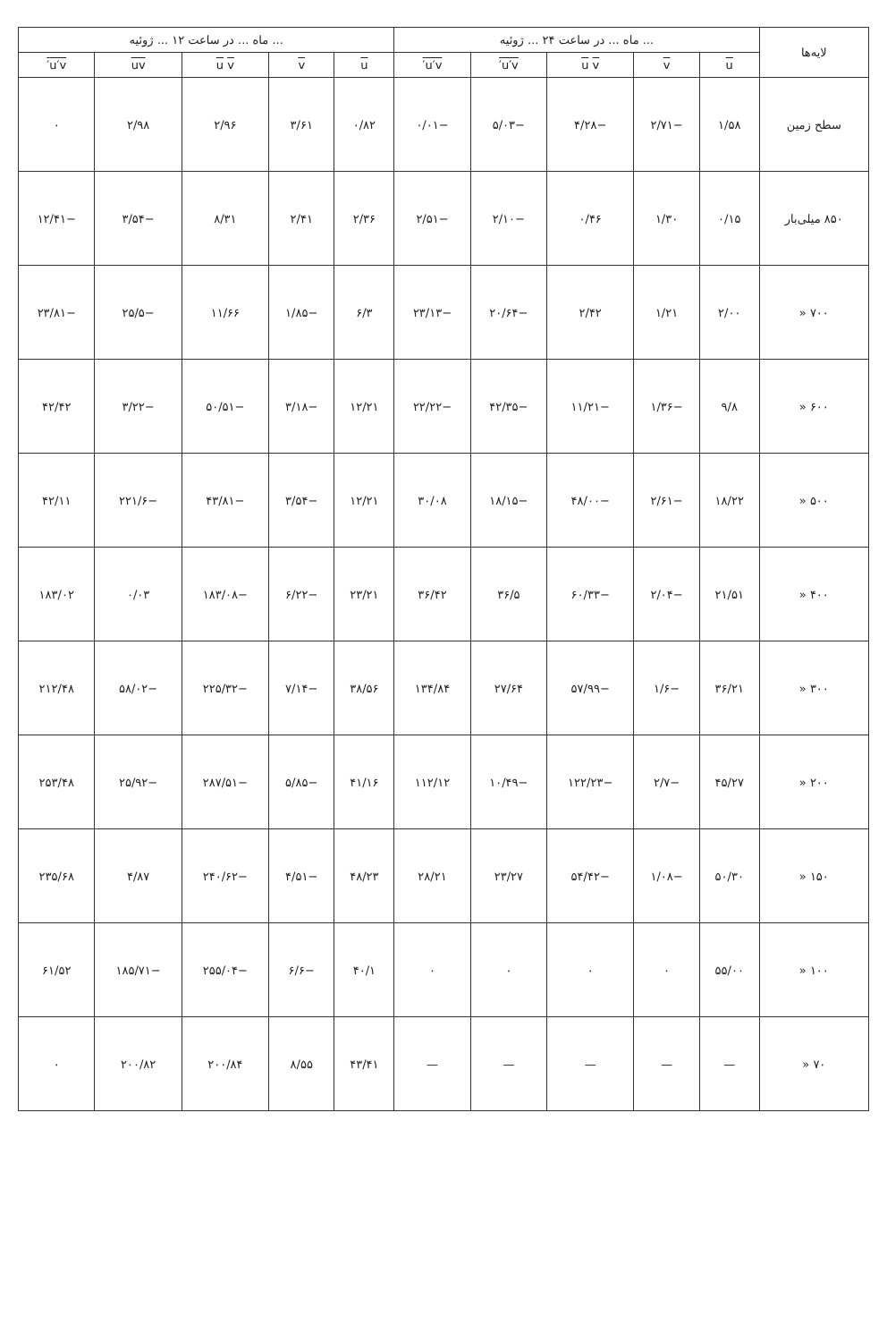| لایه‌ها | ... ماه ... در ساعت ۲۴ ... ژوئیه | | | | | ... ماه ... در ساعت ۱۲ ... ژوئیه | | | | |
| --- | --- | --- | --- | --- | --- | --- | --- | --- | --- | --- |
| | u | v | u v | u′v′ | u′v′ | u | v | u v | uv | u′v′ |
| سطح زمین | ۱/۵۸ | −۲/۷۱ | −۴/۲۸ | −۵/۰۳ | −۰/۰۱ | ۰/۸۲ | ۳/۶۱ | ۲/۹۶ | ۲/۹۸ | ۰ |
| ۸۵۰ میلی‌بار | ۰/۱۵ | ۱/۳۰ | ۰/۴۶ | −۲/۱۰ | −۲/۵۱ | ۲/۳۶ | ۲/۴۱ | ۸/۳۱ | −۳/۵۴ | −۱۲/۴۱ |
| ۷۰۰ « | ۲/۰۰ | ۱/۲۱ | ۲/۴۲ | −۲۰/۶۴ | −۲۳/۱۳ | ۶/۳ | −۱/۸۵ | ۱۱/۶۶ | −۲۵/۵ | −۲۳/۸۱ |
| ۶۰۰ « | ۹/۸ | −۱/۳۶ | −۱۱/۲۱ | −۴۲/۳۵ | −۲۲/۲۲ | ۱۲/۲۱ | −۳/۱۸ | −۵۰/۵۱ | −۳/۲۲ | ۴۲/۴۲ |
| ۵۰۰ « | ۱۸/۲۲ | −۲/۶۱ | −۴۸/۰۰ | −۱۸/۱۵ | ۳۰/۰۸ | ۱۲/۲۱ | −۳/۵۴ | −۴۳/۸۱ | −۲۲۱/۶ | ۴۲/۱۱ |
| ۴۰۰ « | ۲۱/۵۱ | −۲/۰۴ | −۶۰/۳۳ | ۳۶/۵ | ۳۶/۴۲ | ۲۳/۲۱ | −۶/۲۲ | −۱۸۳/۰۸ | ۰/۰۳ | ۱۸۳/۰۲ |
| ۳۰۰ « | ۳۶/۲۱ | −۱/۶ | −۵۷/۹۹ | ۲۷/۶۴ | ۱۳۴/۸۴ | ۳۸/۵۶ | −۷/۱۴ | −۲۲۵/۳۲ | −۵۸/۰۲ | ۲۱۲/۴۸ |
| ۲۰۰ « | ۴۵/۲۷ | −۲/۷ | −۱۲۲/۲۳ | −۱۰/۴۹ | ۱۱۲/۱۲ | ۴۱/۱۶ | −۵/۸۵ | −۲۸۷/۵۱ | −۲۵/۹۲ | ۲۵۳/۴۸ |
| ۱۵۰ « | ۵۰/۳۰ | −۱/۰۸ | −۵۴/۴۲ | ۲۳/۲۷ | ۲۸/۲۱ | ۴۸/۲۳ | −۴/۵۱ | −۲۴۰/۶۲ | ۴/۸۷ | ۲۳۵/۶۸ |
| ۱۰۰ « | ۵۵/۰۰ | ۰ | ۰ | ۰ | ۰ | ۴۰/۱ | −۶/۶ | −۲۵۵/۰۴ | −۱۸۵/۷۱ | ۶۱/۵۲ |
| ۷۰ « | — | — | — | — | — | ۴۳/۴۱ | ۸/۵۵ | ۲۰۰/۸۴ | ۲۰۰/۸۲ | ۰ |